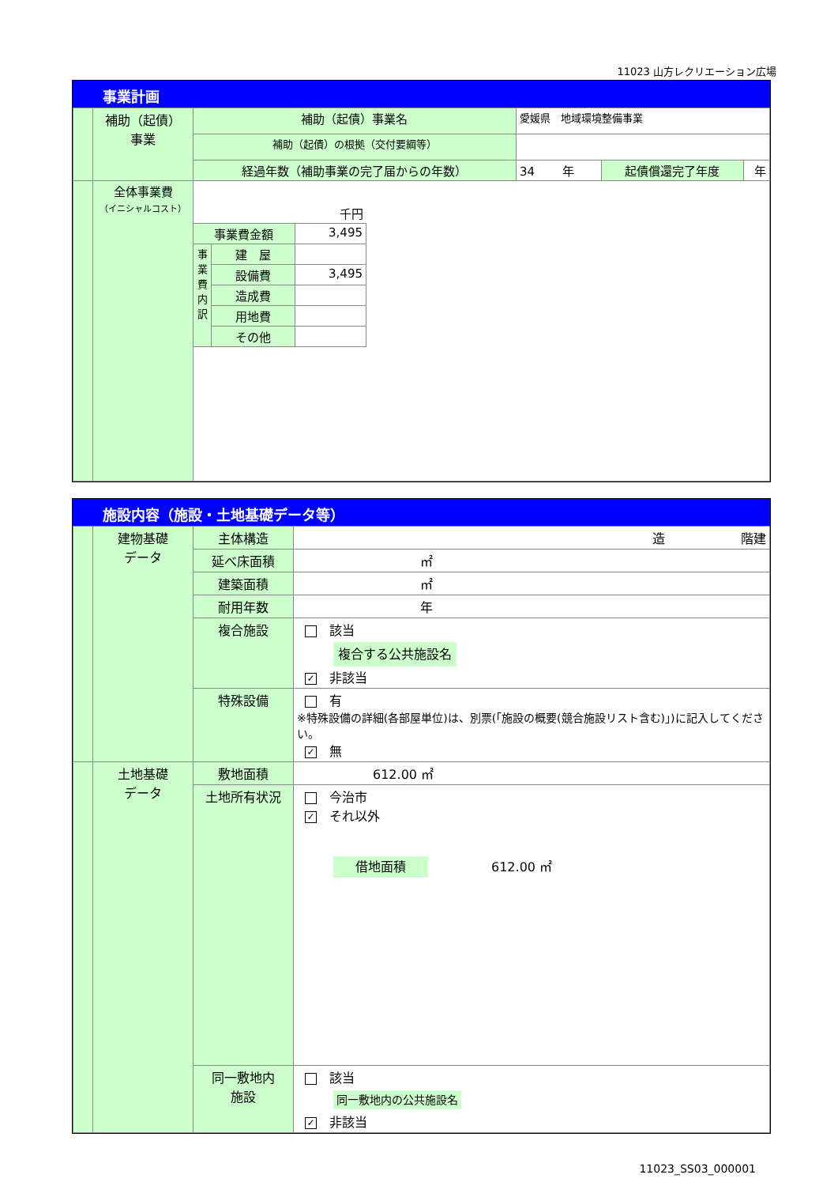11023 山方レクリエーション広場
事業計画
| | 補助（起債） 事業 | 補助（起債）事業名 | 愛媛県 地域環境整備事業 | | | |
| | | 補助（起債）の根拠（交付要綱等） | | | | |
| | | 経過年数（補助事業の完了届からの年数） | | 34 年 | 起債償還完了年度 | 年 |
| | 全体事業費 （イニシャルコスト） | / 千円 / / / / 事業費金額 / / 3,495 / / 事業費内訳 / 建 屋 / / / / 設備費 / 3,495 / / / 造成費 / / / / 用地費 / / / / その他 / / | | | | |
施設内容（施設・土地基礎データ等）
| | 建物基礎 データ | 主体構造 | 造 階建 |
| | | 延べ床面積 | ㎡ |
| | | 建築面積 | ㎡ |
| | | 耐用年数 | 年 |
| | | 複合施設 | 該当 複合する公共施設名 ✓ 非該当 |
| | | 特殊設備 | 有 ※特殊設備の詳細(各部屋単位)は、別票(「施設の概要(競合施設リスト含む)」)に記入してください。 ✓ 無 |
| | 土地基礎 データ | 敷地面積 | 612.00 ㎡ |
| | | 土地所有状況 | 今治市 ✓ それ以外 借地面積 612.00 ㎡ |
| | | 同一敷地内 施設 | 該当 同一敷地内の公共施設名 ✓ 非該当 |
11023_SS03_000001